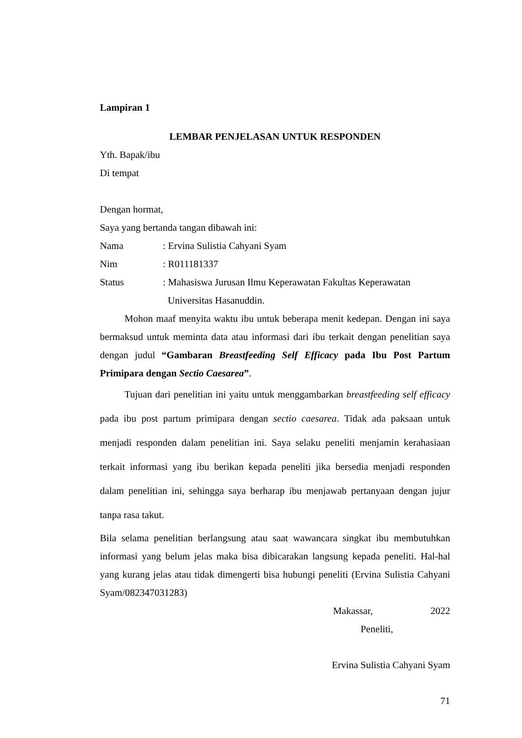Lampiran 1
LEMBAR PENJELASAN UNTUK RESPONDEN
Yth. Bapak/ibu
Di tempat
Dengan hormat,
Saya yang bertanda tangan dibawah ini:
Nama : Ervina Sulistia Cahyani Syam
Nim : R011181337
Status : Mahasiswa Jurusan Ilmu Keperawatan Fakultas Keperawatan
Universitas Hasanuddin.
Mohon maaf menyita waktu ibu untuk beberapa menit kedepan. Dengan ini saya bermaksud untuk meminta data atau informasi dari ibu terkait dengan penelitian saya dengan judul “Gambaran Breastfeeding Self Efficacy pada Ibu Post Partum Primipara dengan Sectio Caesarea”.
Tujuan dari penelitian ini yaitu untuk menggambarkan breastfeeding self efficacy pada ibu post partum primipara dengan sectio caesarea. Tidak ada paksaan untuk menjadi responden dalam penelitian ini. Saya selaku peneliti menjamin kerahasiaan terkait informasi yang ibu berikan kepada peneliti jika bersedia menjadi responden dalam penelitian ini, sehingga saya berharap ibu menjawab pertanyaan dengan jujur tanpa rasa takut.
Bila selama penelitian berlangsung atau saat wawancara singkat ibu membutuhkan informasi yang belum jelas maka bisa dibicarakan langsung kepada peneliti. Hal-hal yang kurang jelas atau tidak dimengerti bisa hubungi peneliti (Ervina Sulistia Cahyani Syam/082347031283)
Makassar, 2022
Peneliti,
Ervina Sulistia Cahyani Syam
71